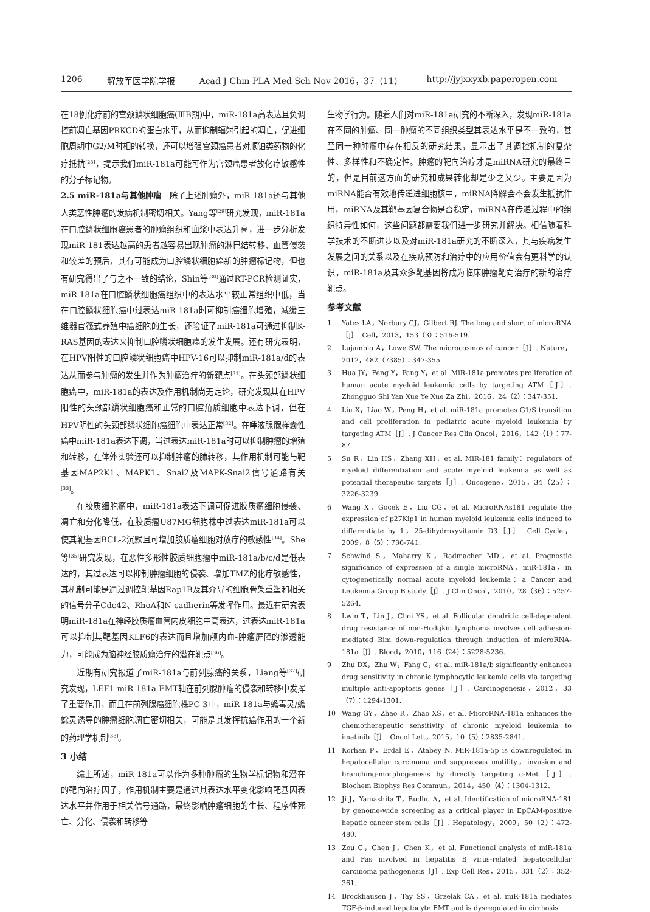1206 解放军医学院学报 Acad J Chin PLA Med Sch Nov 2016，37（11） http://jyjxxyxb.paperopen.com
在18例化疗前的宫颈鳞状细胞癌(ⅢB期)中，miR-181a高表达且负调控前凋亡基因PRKCD的蛋白水平，从而抑制辐射引起的凋亡，促进细胞周期中G2/M时相的转换，还可以增强宫颈癌患者对顺铂类药物的化疗抵抗<sup>[28]</sup>，提示我们miR-181a可能可作为宫颈癌患者放化疗敏感性的分子标记物。
2.5 miR-181a与其他肿瘤　除了上述肿瘤外，miR-181a还与其他人类恶性肿瘤的发病机制密切相关。Yang等<sup>[29]</sup>研究发现，miR-181a在口腔鳞状细胞癌患者的肿瘤组织和血浆中表达升高，进一步分析发现miR-181表达越高的患者越容易出现肿瘤的淋巴结转移、血管侵袭和较差的预后，其有可能成为口腔鳞状细胞癌新的肿瘤标记物，但也有研究得出了与之不一致的结论，Shin等<sup>[30]</sup>通过RT-PCR检测证实，miR-181a在口腔鳞状细胞癌组织中的表达水平较正常组织中低，当在口腔鳞状细胞癌中过表达miR-181a时可抑制癌细胞增殖，减缓三维器官筏式养殖中癌细胞的生长，还验证了miR-181a可通过抑制K-RAS基因的表达来抑制口腔鳞状细胞癌的发生发展。还有研究表明，在HPV阳性的口腔鳞状细胞癌中HPV-16可以抑制miR-181a/d的表达从而参与肿瘤的发生并作为肿瘤治疗的新靶点<sup>[31]</sup>。在头颈部鳞状细胞癌中，miR-181a的表达及作用机制尚无定论，研究发现其在HPV阳性的头颈部鳞状细胞癌和正常的口腔角质细胞中表达下调，但在HPV阴性的头颈部鳞状细胞癌细胞中表达正常<sup>[32]</sup>。在唾液腺腺样囊性癌中miR-181a表达下调，当过表达miR-181a时可以抑制肿瘤的增殖和转移，在体外实验还可以抑制肿瘤的肺转移，其作用机制可能与靶基因MAP2K1、MAPK1、Snai2及MAPK-Snai2信号通路有关<sup>[33]</sup>。
在胶质细胞瘤中，miR-181a表达下调可促进胶质瘤细胞侵袭、凋亡和分化降低，在胶质瘤U87MG细胞株中过表达miR-181a可以使其靶基因BCL-2沉默且可增加胶质瘤细胞对放疗的敏感性<sup>[34]</sup>。She等<sup>[35]</sup>研究发现，在恶性多形性胶质细胞瘤中miR-181a/b/c/d是低表达的，其过表达可以抑制肿瘤细胞的侵袭、增加TMZ的化疗敏感性，其机制可能是通过调控靶基因Rap1B及其介导的细胞骨架重塑和相关的信号分子Cdc42、RhoA和N-cadherin等发挥作用。最近有研究表明miR-181a在神经胶质瘤血管内皮细胞中高表达，过表达miR-181a可以抑制其靶基因KLF6的表达而且增加颅内血-肿瘤屏障的渗透能力，可能成为脑神经胶质瘤治疗的潜在靶点<sup>[36]</sup>。
近期有研究报道了miR-181a与前列腺癌的关系，Liang等<sup>[37]</sup>研究发现，LEF1-miR-181a-EMT轴在前列腺肿瘤的侵袭和转移中发挥了重要作用，而且在前列腺癌细胞株PC-3中，miR-181a与蟾毒灵/蟾蜍灵诱导的肿瘤细胞凋亡密切相关，可能是其发挥抗癌作用的一个新的药理学机制<sup>[38]</sup>。
3 小结
综上所述，miR-181a可以作为多种肿瘤的生物学标记物和潜在的靶向治疗因子，作用机制主要是通过其表达水平变化影响靶基因表达水平并作用于相关信号通路，最终影响肿瘤细胞的生长、程序性死亡、分化、侵袭和转移等
生物学行为。随着人们对miR-181a研究的不断深入，发现miR-181a在不同的肿瘤、同一肿瘤的不同组织类型其表达水平是不一致的，甚至同一种肿瘤中存在相反的研究结果，显示出了其调控机制的复杂性、多样性和不确定性。肿瘤的靶向治疗才是miRNA研究的最终目的，但是目前这方面的研究和成果转化却是少之又少。主要是因为miRNA能否有效地传递进细胞核中，miRNA降解会不会发生抵抗作用，miRNA及其靶基因复合物是否稳定，miRNA在传递过程中的组织特异性如何，这些问题都需要我们进一步研究并解决。相信随着科学技术的不断进步以及对miR-181a研究的不断深入，其与疾病发生发展之间的关系以及在疾病预防和治疗中的应用价值会有更科学的认识，miR-181a及其众多靶基因将成为临床肿瘤靶向治疗的新的治疗靶点。
参考文献
1 Yates LA，Norbury CJ，Gilbert RJ. The long and short of microRNA［J］. Cell，2013，153（3）：516-519.
2 Lujambio A，Lowe SW. The microcosmos of cancer［J］. Nature，2012，482（7385）：347-355.
3 Hua JY，Feng Y，Pang Y，et al. MiR-181a promotes proliferation of human acute myeloid leukemia cells by targeting ATM［J］. Zhongguo Shi Yan Xue Ye Xue Za Zhi，2016，24（2）：347-351.
4 Liu X，Liao W，Peng H，et al. miR-181a promotes G1/S transition and cell proliferation in pediatric acute myeloid leukemia by targeting ATM［J］. J Cancer Res Clin Oncol，2016，142（1）：77-87.
5 Su R，Lin HS，Zhang XH，et al. MiR-181 family：regulators of myeloid differentiation and acute myeloid leukemia as well as potential therapeutic targets［J］. Oncogene，2015，34（25）：3226-3239.
6 Wang X，Gocek E，Liu CG，et al. MicroRNAs181 regulate the expression of p27Kip1 in human myeloid leukemia cells induced to differentiate by 1，25-dihydroxyvitamin D3［J］. Cell Cycle，2009，8（5）：736-741.
7 Schwind S，Maharry K，Radmacher MD，et al. Prognostic significance of expression of a single microRNA，miR-181a，in cytogenetically normal acute myeloid leukemia：a Cancer and Leukemia Group B study［J］. J Clin Oncol，2010，28（36）：5257-5264.
8 Lwin T，Lin J，Choi YS，et al. Follicular dendritic cell-dependent drug resistance of non-Hodgkin lymphoma involves cell adhesion-mediated Bim down-regulation through induction of microRNA-181a［J］. Blood，2010，116（24）：5228-5236.
9 Zhu DX，Zhu W，Fang C，et al. miR-181a/b significantly enhances drug sensitivity in chronic lymphocytic leukemia cells via targeting multiple anti-apoptosis genes［J］. Carcinogenesis，2012，33（7）：1294-1301.
10 Wang GY，Zhao R，Zhao XS，et al. MicroRNA-181a enhances the chemotherapeutic sensitivity of chronic myeloid leukemia to imatinib［J］. Oncol Lett，2015，10（5）：2835-2841.
11 Korhan P，Erdal E，Atabey N. MiR-181a-5p is downregulated in hepatocellular carcinoma and suppresses motility，invasion and branching-morphogenesis by directly targeting c-Met［J］. Biochem Biophys Res Commun，2014，450（4）：1304-1312.
12 Ji J，Yamashita T，Budhu A，et al. Identification of microRNA-181 by genome-wide screening as a critical player in EpCAM-positive hepatic cancer stem cells［J］. Hepatology，2009，50（2）：472-480.
13 Zou C，Chen J，Chen K，et al. Functional analysis of miR-181a and Fas involved in hepatitis B virus-related hepatocellular carcinoma pathogenesis［J］. Exp Cell Res，2015，331（2）：352-361.
14 Brockhausen J，Tay SS，Grzelak CA，et al. miR-181a mediates TGF-β-induced hepatocyte EMT and is dysregulated in cirrhosis